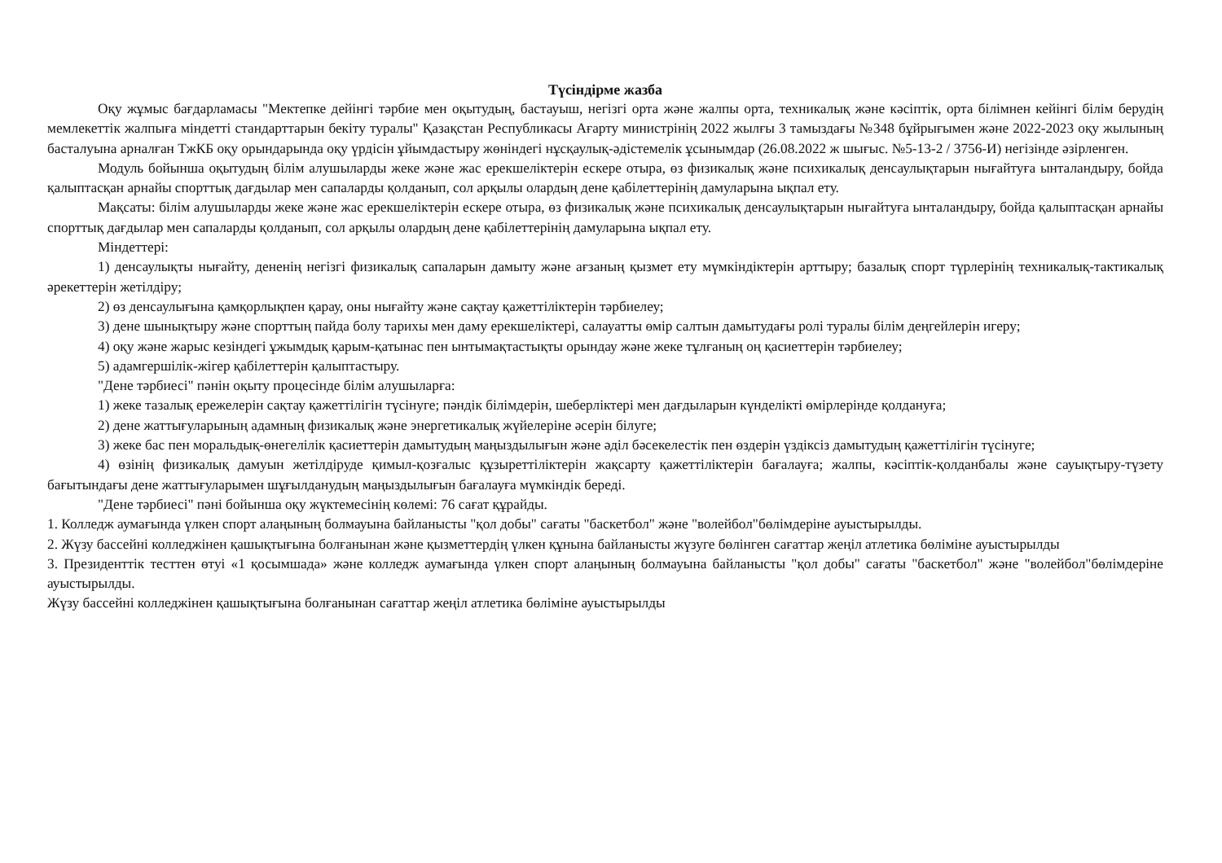Түсіндірме жазба
Оқу жұмыс бағдарламасы "Мектепке дейінгі тәрбие мен оқытудың, бастауыш, негізгі орта және жалпы орта, техникалық және кәсіптік, орта білімнен кейінгі білім берудің мемлекеттік жалпыға міндетті стандарттарын бекіту туралы" Қазақстан Республикасы Ағарту министрінің 2022 жылғы 3 тамыздағы №348 бұйрығымен және 2022-2023 оқу жылының басталуына арналған ТжКБ оқу орындарында оқу үрдісін ұйымдастыру жөніндегі нұсқаулық-әдістемелік ұсынымдар (26.08.2022 ж шығыс. №5-13-2 / 3756-И) негізінде әзірленген.
Модуль бойынша оқытудың білім алушыларды жеке және жас ерекшеліктерін ескере отыра, өз физикалық және психикалық денсаулықтарын нығайтуға ынталандыру, бойда қалыптасқан арнайы спорттық дағдылар мен сапаларды қолданып, сол арқылы олардың дене қабілеттерінің дамуларына ықпал ету.
Мақсаты: білім алушыларды жеке және жас ерекшеліктерін ескере отыра, өз физикалық және психикалық денсаулықтарын нығайтуға ынталандыру, бойда қалыптасқан арнайы спорттық дағдылар мен сапаларды қолданып, сол арқылы олардың дене қабілеттерінің дамуларына ықпал ету.
Міндеттері:
1) денсаулықты нығайту, дененің негізгі физикалық сапаларын дамыту және ағзаның қызмет ету мүмкіндіктерін арттыру; базалық спорт түрлерінің техникалық-тактикалық әрекеттерін жетілдіру;
2) өз денсаулығына қамқорлықпен қарау, оны нығайту және сақтау қажеттіліктерін тәрбиелеу;
3) дене шынықтыру және спорттың пайда болу тарихы мен даму ерекшеліктері, салауатты өмір салтын дамытудағы ролі туралы білім деңгейлерін игеру;
4) оқу және жарыс кезіндегі ұжымдық қарым-қатынас пен ынтымақтастықты орындау және жеке тұлғаның оң қасиеттерін тәрбиелеу;
5) адамгершілік-жігер қабілеттерін қалыптастыру.
"Дене тәрбиесі" пәнін оқыту процесінде білім алушыларға:
1) жеке тазалық ережелерін сақтау қажеттілігін түсінуге; пәндік білімдерін, шеберліктері мен дағдыларын күнделікті өмірлерінде қолдануға;
2) дене жаттығуларының адамның физикалық және энергетикалық жүйелеріне әсерін білуге;
3) жеке бас пен моральдық-өнегелілік қасиеттерін дамытудың маңыздылығын және әділ бәсекелестік пен өздерін үздіксіз дамытудың қажеттілігін түсінуге;
4) өзінің физикалық дамуын жетілдіруде қимыл-қозғалыс құзыреттіліктерін жақсарту қажеттіліктерін бағалауға; жалпы, кәсіптік-қолданбалы және сауықтыру-түзету бағытындағы дене жаттығуларымен шұғылданудың маңыздылығын бағалауға мүмкіндік береді.
"Дене тәрбиесі" пәні бойынша оқу жүктемесінің көлемі: 76 сағат құрайды.
1. Колледж аумағында үлкен спорт алаңының болмауына байланысты "қол добы" сағаты "баскетбол" және "волейбол"бөлімдеріне ауыстырылды.
2. Жүзу бассейні колледжінен қашықтығына болғанынан және қызметтердің үлкен құнына байланысты жүзуге бөлінген сағаттар жеңіл атлетика бөліміне ауыстырылды
3. Президенттік тесттен өтуі «1 қосымшада» және колледж аумағында үлкен спорт алаңының болмауына байланысты "қол добы" сағаты "баскетбол" және "волейбол"бөлімдеріне ауыстырылды.
Жүзу бассейні колледжінен қашықтығына болғанынан сағаттар жеңіл атлетика бөліміне ауыстырылды